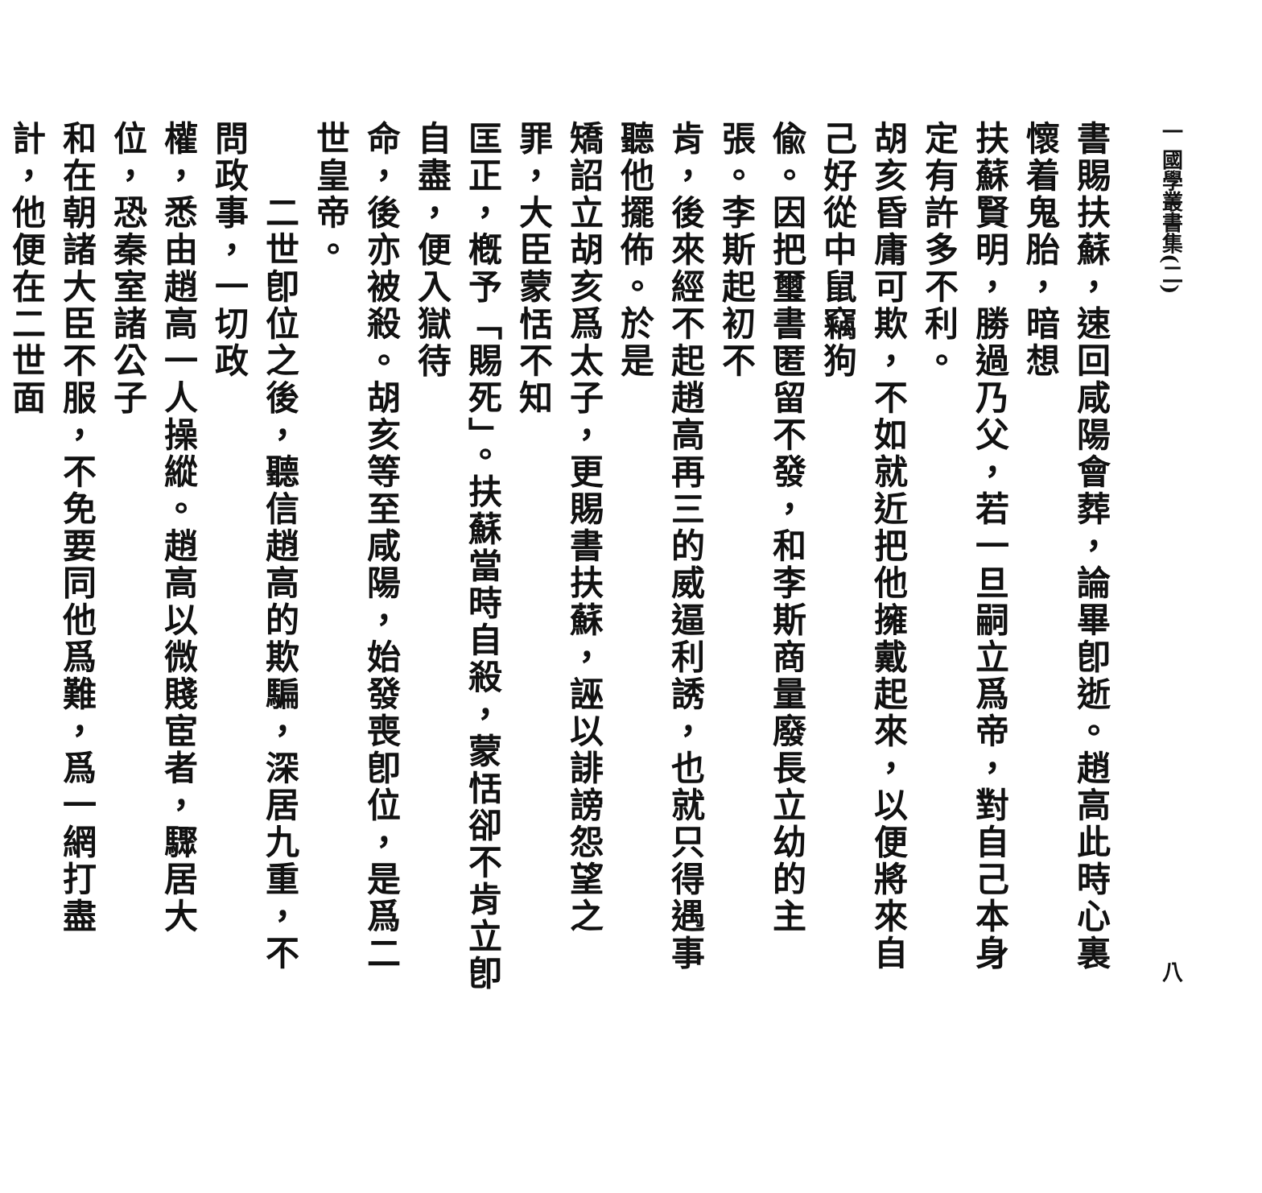一 國學叢書集(二) 八
書賜扶蘇，速回咸陽會葬，論畢卽逝。趙高此時心裏懷着鬼胎，暗想
扶蘇賢明，勝過乃父，若一旦嗣立爲帝，對自己本身定有許多不利。
胡亥昏庸可欺，不如就近把他擁戴起來，以便將來自己好從中鼠竊狗
偸。因把璽書匿留不發，和李斯商量廢長立幼的主張。李斯起初不
肯，後來經不起趙高再三的威逼利誘，也就只得遇事聽他擺佈。於是
矯詔立胡亥爲太子，更賜書扶蘇，誣以誹謗怨望之罪，大臣蒙恬不知
匡正，槪予「賜死」。扶蘇當時自殺，蒙恬卻不肯立卽自盡，便入獄待
命，後亦被殺。胡亥等至咸陽，始發喪卽位，是爲二世皇帝。
　　二世卽位之後，聽信趙高的欺騙，深居九重，不問政事，一切政
權，悉由趙高一人操縱。趙高以微賤宦者，驟居大位，恐秦室諸公子
和在朝諸大臣不服，不免要同他爲難，爲一網打盡計，他便在二世面